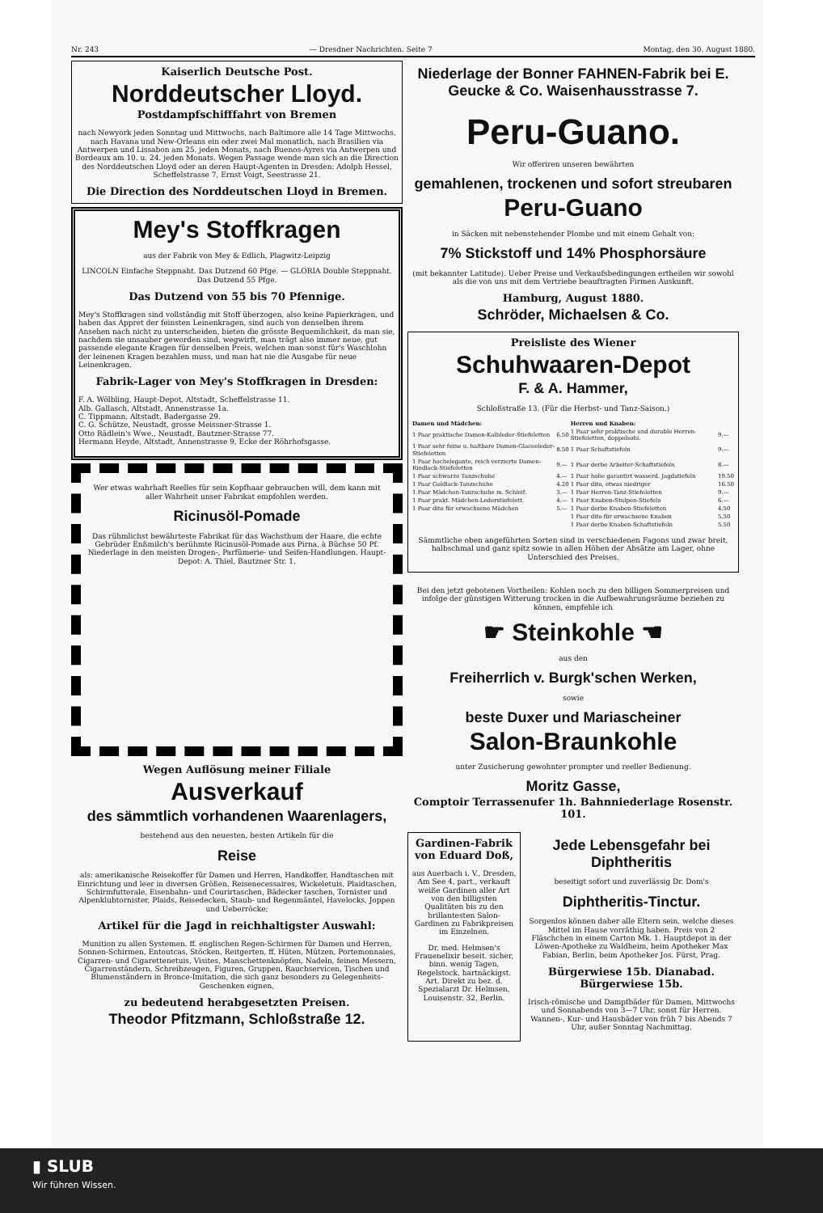Nr. 243 — Dresdner Nachrichten. Seite 7 Montag, den 30. August 1880.
Kaiserlich Deutsche Post.
Norddeutscher Lloyd.
Postdampfschifffahrt von Bremen
nach Newyork jeden Sonntag und Mittwochs, nach Baltimore alle 14 Tage Mittwochs, nach Havana und New-Orleans ein oder zwei Mal monatlich, nach Brasilien via Antwerpen und Lissabon am 25. jeden Monats, nach Buenos-Ayres via Antwerpen und Bordeaux am 10. u. 24. jeden Monats. Wegen Passage wende man sich an die Direction des Norddeutschen Lloyd oder an deren Haupt-Agenten in Dresden: Adolph Hessel, Scheffelstrasse 7, Ernst Voigt, Seestrasse 21.
Die Direction des Norddeutschen Lloyd in Bremen.
Mey's Stoffkragen
aus der Fabrik von Mey & Edlich, Plagwitz-Leipzig
LINCOLN Einfache Steppnaht. Das Dutzend 60 Pfge. — GLORIA Double Steppnaht. Das Dutzend 55 Pfge.
Das Dutzend von 55 bis 70 Pfennige.
Mey's Stoffkragen sind vollständig mit Stoff überzogen, also keine Papierkragen, und haben das Appret der feinsten Leinenkragen, sind auch von denselben ihrem Ansehen nach nicht zu unterscheiden, bieten die grösste Bequemlichkeit, da man sie, nachdem sie unsauber geworden sind, wegwirft, man trägt also immer neue, gut passende elegante Kragen für denselben Preis, welchen man sonst für's Waschlohn der leinenen Kragen bezahlen muss, und man hat nie die Ausgabe für neue Leinenkragen.
Fabrik-Lager von Mey's Stoffkragen in Dresden:
F. A. Wölbling, Haupt-Depot, Altstadt, Scheffelstrasse 11.
Alb. Gallasch, Altstadt, Annenstrasse 1a.
C. Tippmann, Altstadt, Badergasse 29.
C. G. Schütze, Neustadt, grosse Meissner-Strasse 1.
Otto Rädlein's Wwe., Neustadt, Bautzner-Strasse 77.
Hermann Heyde, Altstadt, Annenstrasse 9, Ecke der Röhrhofsgasse.
Wer etwas wahrhaft Reelles für sein Kopfhaar gebrauchen will, dem kann mit aller Wahrheit unser Fabrikat empfohlen werden.
Ricinusöl-Pomade
Das rühmlichst bewährteste Fabrikat für das Wachsthum der Haare, die echte Gebrüder Enßmilch's berühmte Ricinusöl-Pomade aus Pirna, à Büchse 50 Pf. Niederlage in den meisten Drogen-, Parfümerie- und Seifen-Handlungen. Haupt-Depot: A. Thiel, Bautzner Str. 1.
Wegen Auflösung meiner Filiale
Ausverkauf
des sämmtlich vorhandenen Waarenlagers,
bestehend aus den neuesten, besten Artikeln für die
Reise
als: amerikanische Reisekoffer für Damen und Herren, Handkoffer, Handtaschen mit Einrichtung und leer in diversen Größen, Reisenecessaires, Wickeletuis, Plaidtaschen, Schirmfutterale, Eisenbahn- und Courirtaschen, Bädecker taschen, Tornister und Alpenklubtornister, Plaids, Reisedecken, Staub- und Regenmäntel, Havelocks, Joppen und Ueberröcke;
Artikel für die Jagd in reichhaltigster Auswahl:
Munition zu allen Systemen. ff. englischen Regen-Schirmen für Damen und Herren, Sonnen-Schirmen, Entoutcas, Stöcken, Reitgerten, ff. Hüten, Mützen, Portemonnaies, Cigarren- und Cigarettenetuis, Visites, Manschettenknöpfen, Nadeln, feinen Messern, Cigarrenständern, Schreibzeugen, Figuren, Gruppen, Rauchservicen, Tischen und Blumenständern in Bronce-Imitation, die sich ganz besonders zu Gelegenheits-Geschenken eignen,
zu bedeutend herabgesetzten Preisen.
Theodor Pfitzmann, Schloßstraße 12.
Niederlage der Bonner FAHNEN-Fabrik bei E. Geucke & Co. Waisenhausstrasse 7.
Peru-Guano.
Wir offeriren unseren bewährten
gemahlenen, trockenen und sofort streubaren
Peru-Guano
in Säcken mit nebenstehender Plombe und mit einem Gehalt von:
7% Stickstoff und 14% Phosphorsäure
(mit bekannter Latitude). Ueber Preise und Verkaufsbedingungen ertheilen wir sowohl als die von uns mit dem Vertriebe beauftragten Firmen Auskunft.
Hamburg, August 1880.
Schröder, Michaelsen & Co.
Preisliste des Wiener
Schuhwaaren-Depot
F. & A. Hammer,
Schloßstraße 13. (Für die Herbst- und Tanz-Saison.)
| Damen und Mädchen: | | Herren und Knaben: | |
| --- | --- | --- | --- |
| 1 Paar praktische Damen-Kalbleder-Stiefeletten | 6.50 | 1 Paar sehr praktische und durable Herren-Stiefeletten, doppelsohl. | 9.— |
| 1 Paar sehr feine u. haltbare Damen-Glaceeleder-Stiefeletten | 8.50 | 1 Paar Schaftstiefeln | 9.— |
| 1 Paar hochelegante, reich verzierte Damen-Rindlack-Stiefeletten | 9.— | 1 Paar derbe Arbeiter-Schaftstiefeln | 8.— |
| 1 Paar schwarze Tanzschuhe | 4.— | 1 Paar hohe garantirt wasserd. Jagdstiefeln | 19.50 |
| 1 Paar Goldlack-Tanzschuhe | 4.20 | 1 Paar dito, etwas niedriger | 16.50 |
| 1 Paar Mädchen-Tanzschuhe m. Schleif. | 3.— | 1 Paar Herren-Tanz-Stiefeletten | 9.— |
| 1 Paar prakt. Mädchen-Lederstiefelett. | 4.— | 1 Paar Knaben-Stulpen-Stiefeln | 6.— |
| 1 Paar dito für erwachsene Mädchen | 5.— | 1 Paar derbe Knaben-Stiefeletten | 4.50 |
| | | 1 Paar dito für erwachsene Knaben | 5.50 |
| | | 1 Paar derbe Knaben-Schaftstiefeln | 5.50 |
Sämmtliche oben angeführten Sorten sind in verschiedenen Fagons und zwar breit, halbschmal und ganz spitz sowie in allen Höhen der Absätze am Lager, ohne Unterschied des Preises.
Bei den jetzt gebotenen Vortheilen: Kohlen noch zu den billigen Sommerpreisen und infolge der günstigen Witterung trocken in die Aufbewahrungsräume beziehen zu können, empfehle ich
☛ Steinkohle ☚
aus den
Freiherrlich v. Burgk'schen Werken,
sowie
beste Duxer und Mariascheiner
Salon-Braunkohle
unter Zusicherung gewohnter prompter und reeller Bedienung.
Moritz Gasse,
Comptoir Terrassenufer 1h. Bahnniederlage Rosenstr. 101.
Gardinen-Fabrik von Eduard Doß,
aus Auerbach i. V., Dresden, Am See 4, part., verkauft weiße Gardinen aller Art von den billigsten Qualitäten bis zu den brillantesten Salon-Gardinen zu Fabrikpreisen im Einzelnen.
Dr. med. Helmsen's Frauenelixir beseit. sicher, binn. wenig Tagen, Regelstock, hartnäckigst. Art. Direkt zu bez. d. Spezialarzt Dr. Helmsen, Louisenstr. 32, Berlin.
Jede Lebensgefahr bei Diphtheritis
beseitigt sofort und zuverlässig Dr. Dom's
Diphtheritis-Tinctur.
Sorgenlos können daher alle Eltern sein, welche dieses Mittel im Hause vorräthig haben. Preis von 2 Fläschchen in einem Carton Mk. 1. Hauptdepot in der Löwen-Apotheke zu Waldheim, beim Apotheker Max Fabian, Berlin, beim Apotheker Jos. Fürst, Prag.
Bürgerwiese 15b. Dianabad. Bürgerwiese 15b.
Irisch-römische und Dampfbäder für Damen, Mittwochs und Sonnabends von 3—7 Uhr, sonst für Herren. Wannen-, Kur- und Hausbäder von früh 7 bis Abends 7 Uhr, außer Sonntag Nachmittag.
▮ SLUB
Wir führen Wissen.